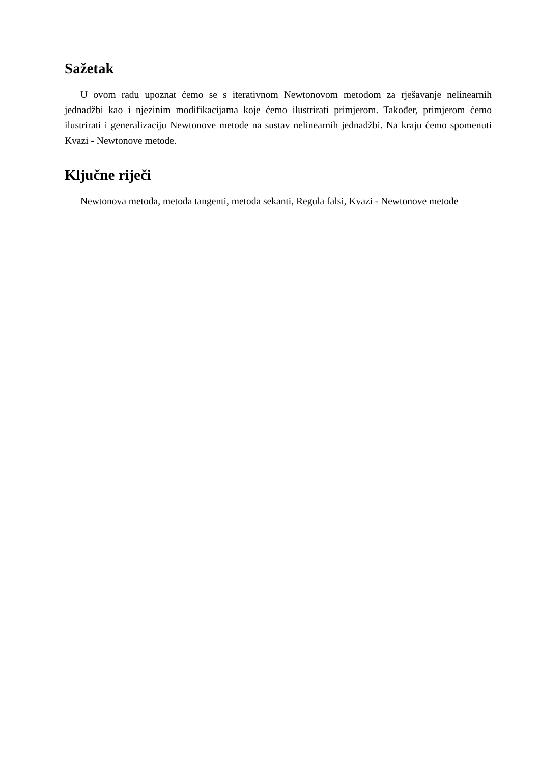Sažetak
U ovom radu upoznat ćemo se s iterativnom Newtonovom metodom za rješavanje nelinearnih jednadžbi kao i njezinim modifikacijama koje ćemo ilustrirati primjerom. Također, primjerom ćemo ilustrirati i generalizaciju Newtonove metode na sustav nelinearnih jednadžbi. Na kraju ćemo spomenuti Kvazi - Newtonove metode.
Ključne riječi
Newtonova metoda, metoda tangenti, metoda sekanti, Regula falsi, Kvazi - Newtonove metode